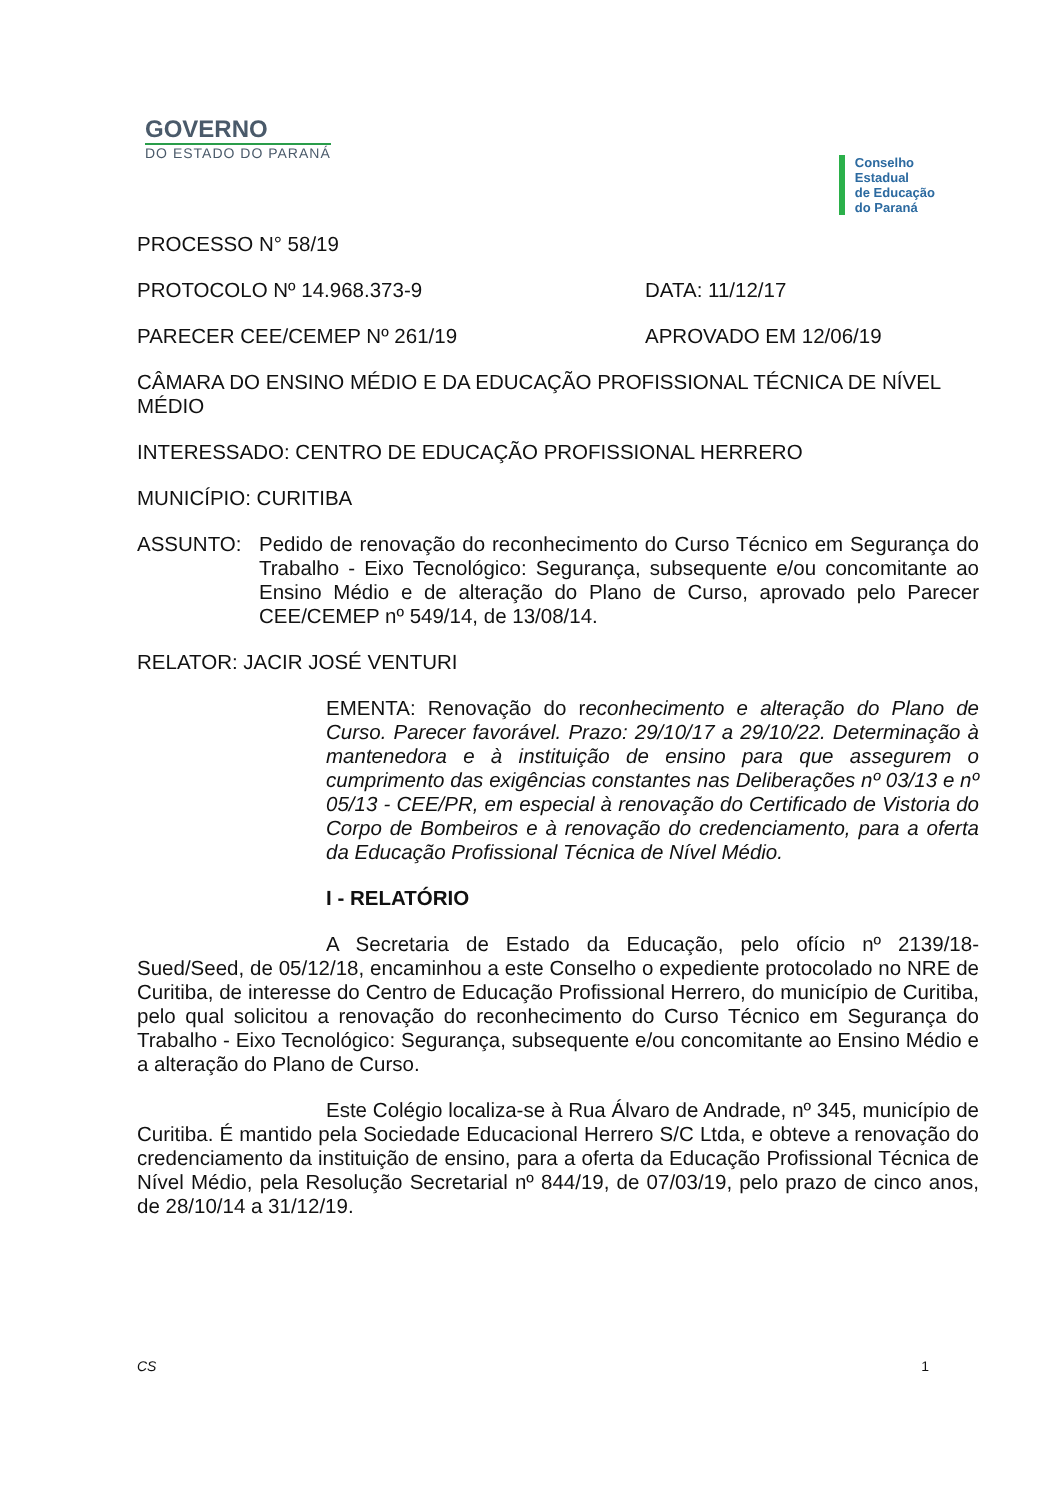GOVERNO
DO ESTADO DO PARANÁ
Conselho
Estadual
de Educação
do Paraná
PROCESSO N° 58/19
PROTOCOLO Nº 14.968.373-9 DATA: 11/12/17
PARECER CEE/CEMEP Nº 261/19 APROVADO EM 12/06/19
CÂMARA DO ENSINO MÉDIO E DA EDUCAÇÃO PROFISSIONAL TÉCNICA DE NÍVEL MÉDIO
INTERESSADO: CENTRO DE EDUCAÇÃO PROFISSIONAL HERRERO
MUNICÍPIO: CURITIBA
ASSUNTO: Pedido de renovação do reconhecimento do Curso Técnico em Segurança do Trabalho - Eixo Tecnológico: Segurança, subsequente e/ou concomitante ao Ensino Médio e de alteração do Plano de Curso, aprovado pelo Parecer CEE/CEMEP nº 549/14, de 13/08/14.
RELATOR: JACIR JOSÉ VENTURI
EMENTA: Renovação do reconhecimento e alteração do Plano de Curso. Parecer favorável. Prazo: 29/10/17 a 29/10/22. Determinação à mantenedora e à instituição de ensino para que assegurem o cumprimento das exigências constantes nas Deliberações nº 03/13 e nº 05/13 - CEE/PR, em especial à renovação do Certificado de Vistoria do Corpo de Bombeiros e à renovação do credenciamento, para a oferta da Educação Profissional Técnica de Nível Médio.
I - RELATÓRIO
A Secretaria de Estado da Educação, pelo ofício nº 2139/18-Sued/Seed, de 05/12/18, encaminhou a este Conselho o expediente protocolado no NRE de Curitiba, de interesse do Centro de Educação Profissional Herrero, do município de Curitiba, pelo qual solicitou a renovação do reconhecimento do Curso Técnico em Segurança do Trabalho - Eixo Tecnológico: Segurança, subsequente e/ou concomitante ao Ensino Médio e a alteração do Plano de Curso.
Este Colégio localiza-se à Rua Álvaro de Andrade, nº 345, município de Curitiba. É mantido pela Sociedade Educacional Herrero S/C Ltda, e obteve a renovação do credenciamento da instituição de ensino, para a oferta da Educação Profissional Técnica de Nível Médio, pela Resolução Secretarial nº 844/19, de 07/03/19, pelo prazo de cinco anos, de 28/10/14 a 31/12/19.
CS 1